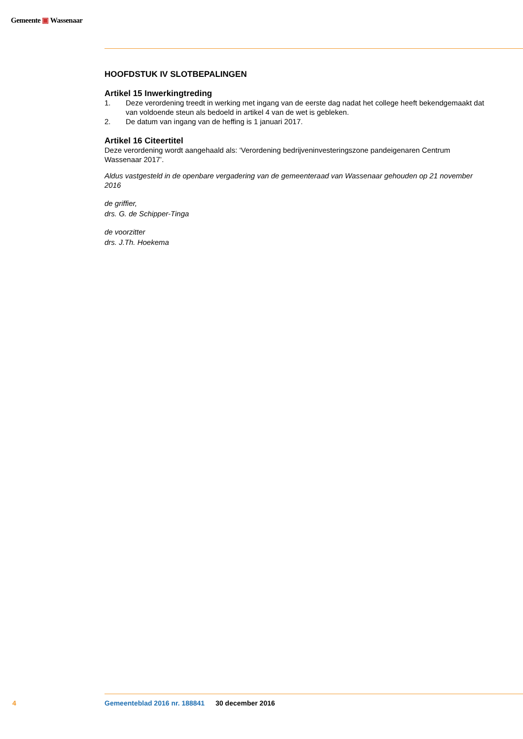Gemeente ▣ Wassenaar
HOOFDSTUK IV SLOTBEPALINGEN
Artikel 15 Inwerkingtreding
1. Deze verordening treedt in werking met ingang van de eerste dag nadat het college heeft bekend­gemaakt dat van voldoende steun als bedoeld in artikel 4 van de wet is gebleken.
2. De datum van ingang van de heffing is 1 januari 2017.
Artikel 16 Citeertitel
Deze verordening wordt aangehaald als: ‘Verordening bedrijveninvesteringszone pandeigenaren Centrum Wassenaar 2017’.
Aldus vastgesteld in de openbare vergadering van de gemeenteraad van Wassenaar gehouden op 21 november 2016
de griffier,
drs. G. de Schipper-Tinga
de voorzitter
drs. J.Th. Hoekema
4 Gemeenteblad 2016 nr. 188841 30 december 2016